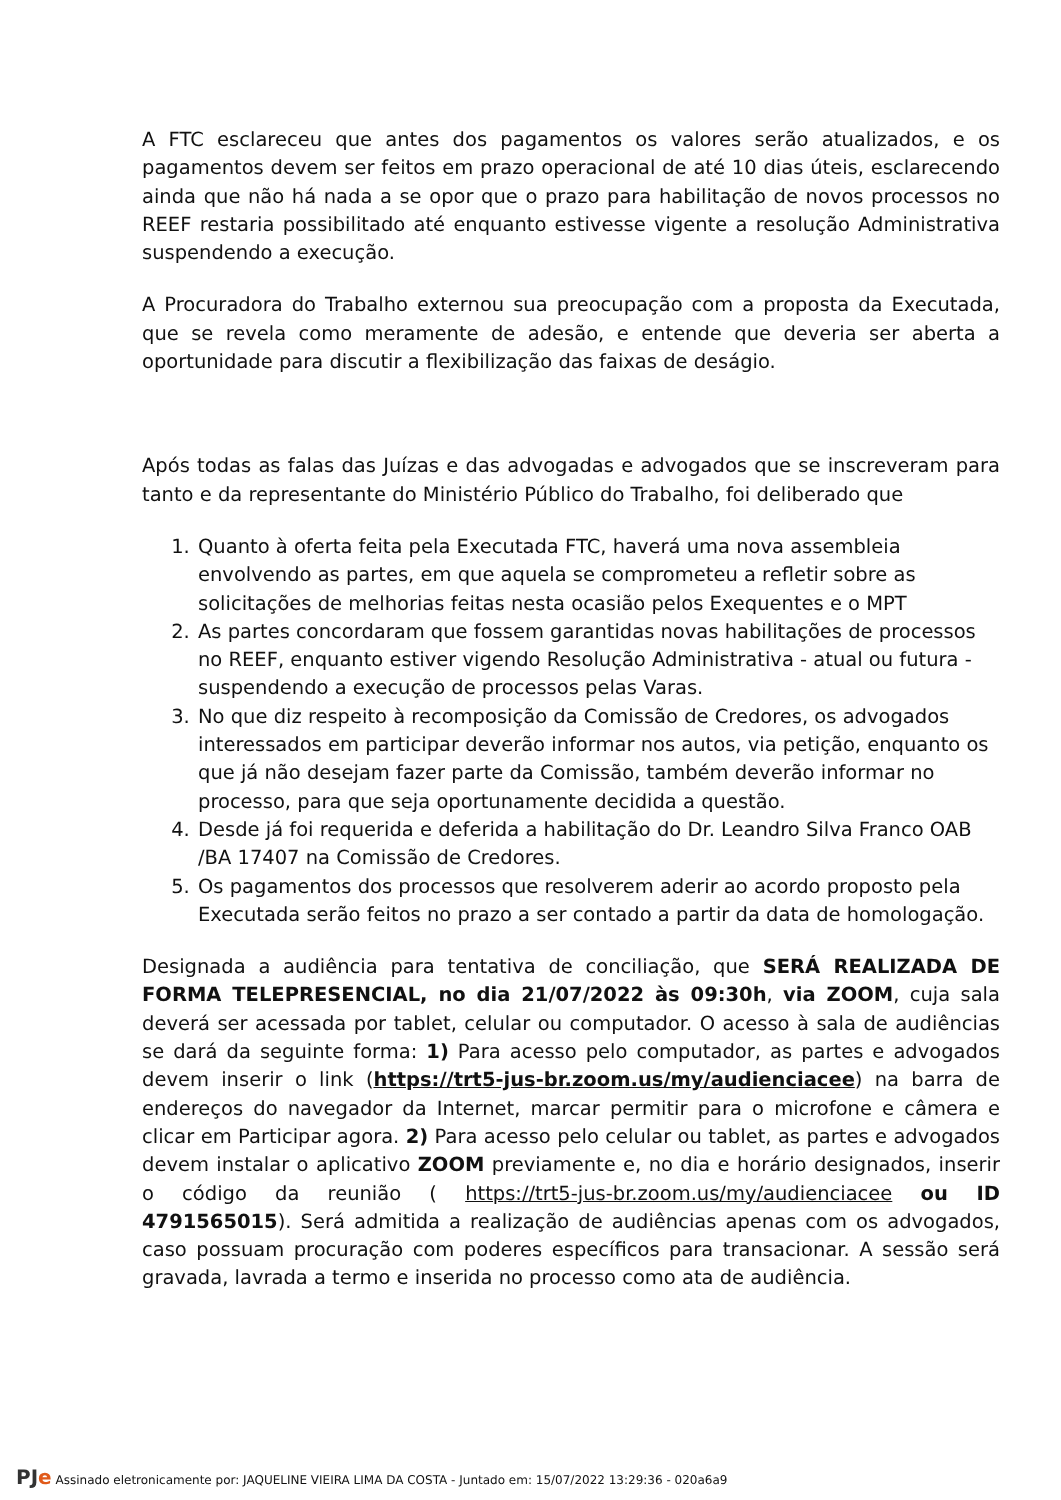A FTC esclareceu que antes dos pagamentos os valores serão atualizados, e os pagamentos devem ser feitos em prazo operacional de até 10 dias úteis, esclarecendo ainda que não há nada a se opor que o prazo para habilitação de novos processos no REEF restaria possibilitado até enquanto estivesse vigente a resolução Administrativa suspendendo a execução.
A Procuradora do Trabalho externou sua preocupação com a proposta da Executada, que se revela como meramente de adesão, e entende que deveria ser aberta a oportunidade para discutir a flexibilização das faixas de deságio.
Após todas as falas das Juízas e das advogadas e advogados que se inscreveram para tanto e da representante do Ministério Público do Trabalho, foi deliberado que
1. Quanto à oferta feita pela Executada FTC, haverá uma nova assembleia envolvendo as partes, em que aquela se comprometeu a refletir sobre as solicitações de melhorias feitas nesta ocasião pelos Exequentes e o MPT
2. As partes concordaram que fossem garantidas novas habilitações de processos no REEF, enquanto estiver vigendo Resolução Administrativa - atual ou futura - suspendendo a execução de processos pelas Varas.
3. No que diz respeito à recomposição da Comissão de Credores, os advogados interessados em participar deverão informar nos autos, via petição, enquanto os que já não desejam fazer parte da Comissão, também deverão informar no processo, para que seja oportunamente decidida a questão.
4. Desde já foi requerida e deferida a habilitação do Dr. Leandro Silva Franco OAB /BA 17407 na Comissão de Credores.
5. Os pagamentos dos processos que resolverem aderir ao acordo proposto pela Executada serão feitos no prazo a ser contado a partir da data de homologação.
Designada a audiência para tentativa de conciliação, que SERÁ REALIZADA DE FORMA TELEPRESENCIAL, no dia 21/07/2022 às 09:30h, via ZOOM, cuja sala deverá ser acessada por tablet, celular ou computador. O acesso à sala de audiências se dará da seguinte forma: 1) Para acesso pelo computador, as partes e advogados devem inserir o link (https://trt5-jus-br.zoom.us/my/audienciacee) na barra de endereços do navegador da Internet, marcar permitir para o microfone e câmera e clicar em Participar agora. 2) Para acesso pelo celular ou tablet, as partes e advogados devem instalar o aplicativo ZOOM previamente e, no dia e horário designados, inserir o código da reunião ( https://trt5-jus-br.zoom.us/my/audienciacee ou ID 4791565015). Será admitida a realização de audiências apenas com os advogados, caso possuam procuração com poderes específicos para transacionar. A sessão será gravada, lavrada a termo e inserida no processo como ata de audiência.
PJe Assinado eletronicamente por: JAQUELINE VIEIRA LIMA DA COSTA - Juntado em: 15/07/2022 13:29:36 - 020a6a9